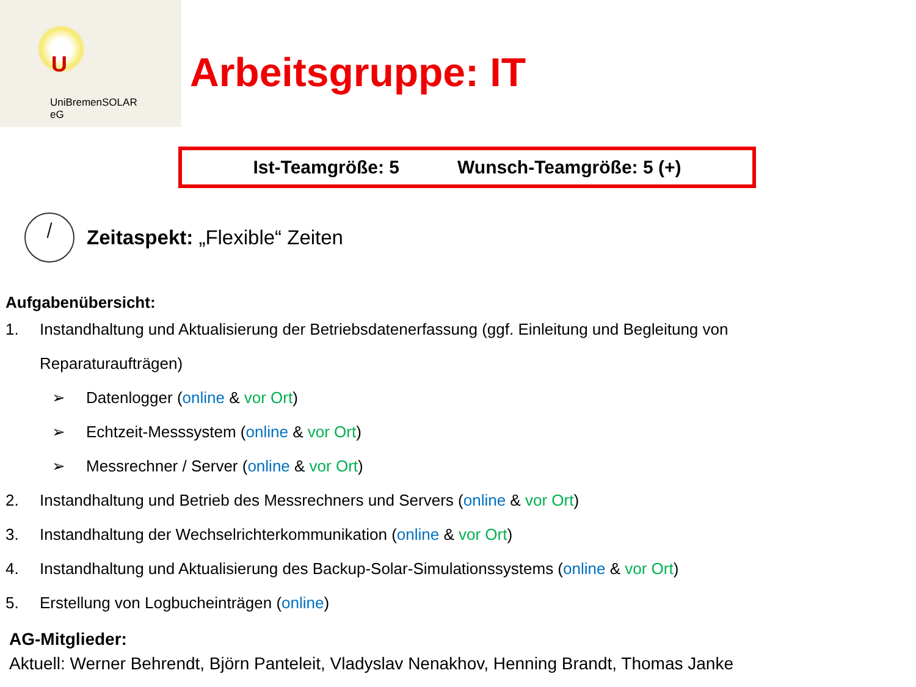U
UniBremenSOLAR
eG
Arbeitsgruppe: IT
Ist-Teamgröße: 5 Wunsch-Teamgröße: 5 (+)
Zeitaspekt: „Flexible“ Zeiten
Aufgabenübersicht:
1. Instandhaltung und Aktualisierung der Betriebsdatenerfassung (ggf. Einleitung und Begleitung von
Reparaturaufträgen)
➢ Datenlogger (online & vor Ort)
➢ Echtzeit-Messsystem (online & vor Ort)
➢ Messrechner / Server (online & vor Ort)
2. Instandhaltung und Betrieb des Messrechners und Servers (online & vor Ort)
3. Instandhaltung der Wechselrichterkommunikation (online & vor Ort)
4. Instandhaltung und Aktualisierung des Backup-Solar-Simulationssystems (online & vor Ort)
5. Erstellung von Logbucheinträgen (online)
AG-Mitglieder:
Aktuell: Werner Behrendt, Björn Panteleit, Vladyslav Nenakhov, Henning Brandt, Thomas Janke